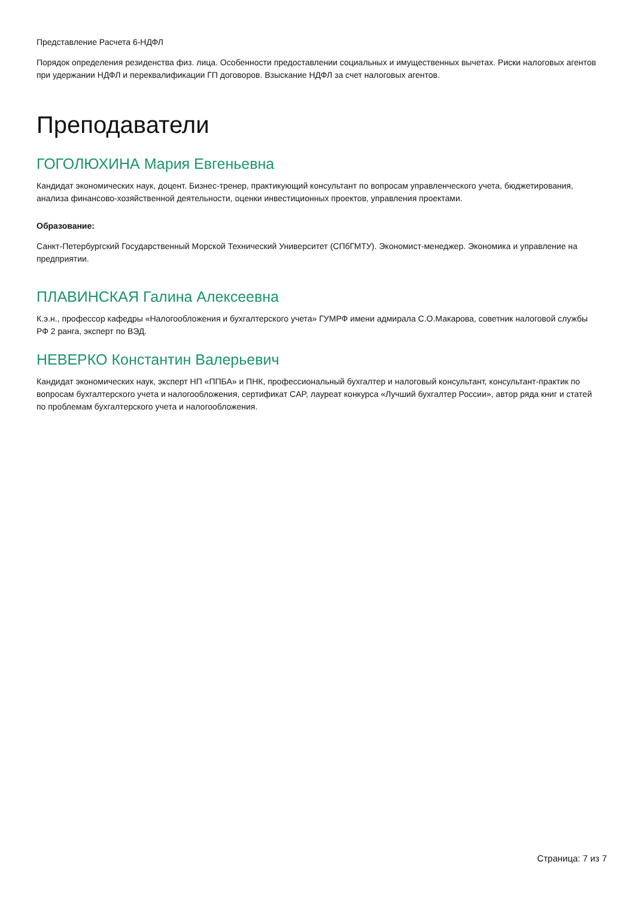Представление Расчета 6-НДФЛ
Порядок определения резиденства физ. лица. Особенности предоставлении социальных и имущественных вычетах. Риски налоговых агентов при удержании НДФЛ и переквалификации ГП договоров. Взыскание НДФЛ за счет налоговых агентов.
Преподаватели
ГОГОЛЮХИНА Мария Евгеньевна
Кандидат экономических наук, доцент. Бизнес-тренер, практикующий консультант по вопросам управленческого учета, бюджетирования, анализа финансово-хозяйственной деятельности, оценки инвестиционных проектов, управления проектами.
Образование:
Санкт-Петербургский Государственный Морской Технический Университет (СПбГМТУ). Экономист-менеджер. Экономика и управление на предприятии.
ПЛАВИНСКАЯ Галина Алексеевна
К.э.н., профессор кафедры «Налогообложения и бухгалтерского учета» ГУМРФ имени адмирала С.О.Макарова, советник налоговой службы РФ 2 ранга, эксперт по ВЭД.
НЕВЕРКО Константин Валерьевич
Кандидат экономических наук, эксперт НП «ППБА» и ПНК, профессиональный бухгалтер и налоговый консультант, консультант-практик по вопросам бухгалтерского учета и налогообложения, сертификат CAP, лауреат конкурса «Лучший бухгалтер России», автор ряда книг и статей по проблемам бухгалтерского учета и налогообложения.
Страница: 7 из 7